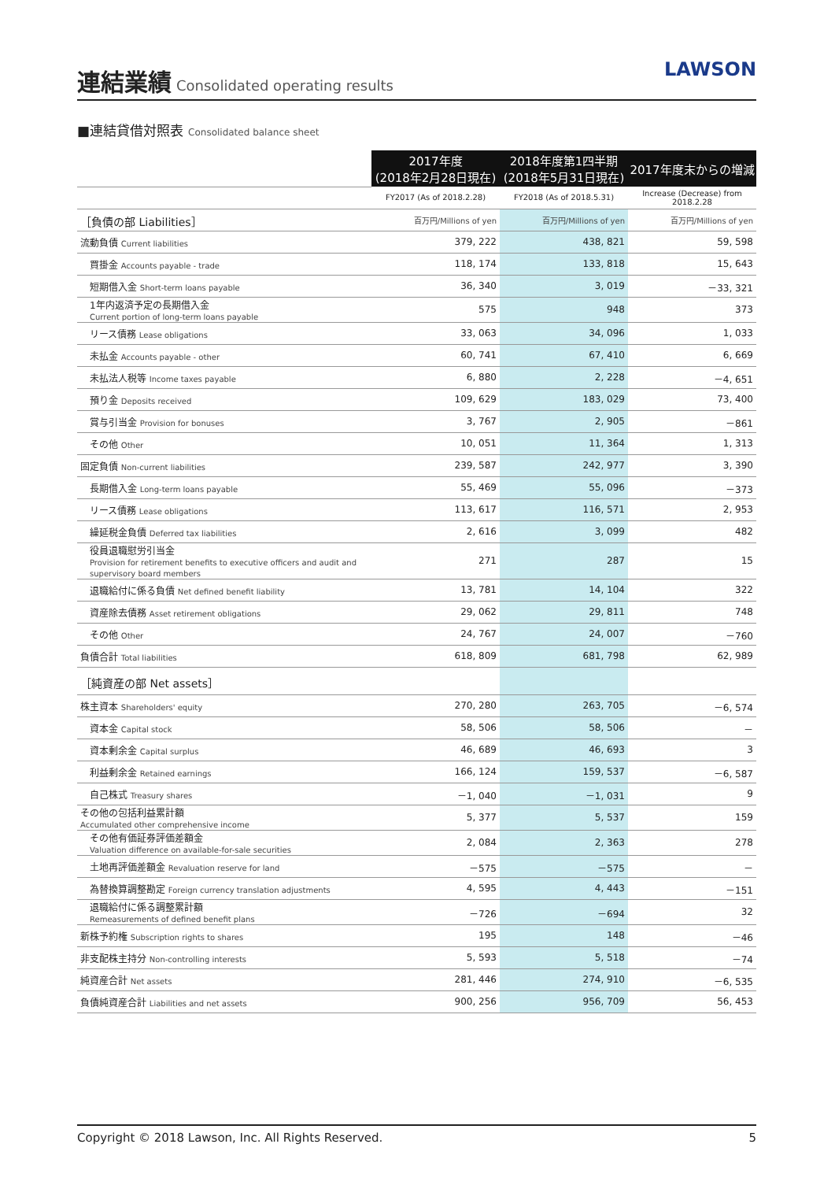連結業績
Consolidated operating results
LAWSON
■連結貸借対照表 Consolidated balance sheet
| | 2017年度 (2018年2月28日現在) | 2018年度第1四半期 (2018年5月31日現在) | 2017年度末からの増減 |
| | FY2017 (As of 2018.2.28) | FY2018 (As of 2018.5.31) | Increase (Decrease) from 2018.2.28 |
| ［負債の部 Liabilities］ | 百万円/Millions of yen | 百万円/Millions of yen | 百万円/Millions of yen |
| 流動負債 Current liabilities | 379, 222 | 438, 821 | 59, 598 |
| 買掛金 Accounts payable - trade | 118, 174 | 133, 818 | 15, 643 |
| 短期借入金 Short-term loans payable | 36, 340 | 3, 019 | －33, 321 |
| 1年内返済予定の長期借入金 Current portion of long-term loans payable | 575 | 948 | 373 |
| リース債務 Lease obligations | 33, 063 | 34, 096 | 1, 033 |
| 未払金 Accounts payable - other | 60, 741 | 67, 410 | 6, 669 |
| 未払法人税等 Income taxes payable | 6, 880 | 2, 228 | －4, 651 |
| 預り金 Deposits received | 109, 629 | 183, 029 | 73, 400 |
| 賞与引当金 Provision for bonuses | 3, 767 | 2, 905 | －861 |
| その他 Other | 10, 051 | 11, 364 | 1, 313 |
| 固定負債 Non-current liabilities | 239, 587 | 242, 977 | 3, 390 |
| 長期借入金 Long-term loans payable | 55, 469 | 55, 096 | －373 |
| リース債務 Lease obligations | 113, 617 | 116, 571 | 2, 953 |
| 繰延税金負債 Deferred tax liabilities | 2, 616 | 3, 099 | 482 |
| 役員退職慰労引当金 Provision for retirement benefits to executive officers and audit and supervisory board members | 271 | 287 | 15 |
| 退職給付に係る負債 Net defined benefit liability | 13, 781 | 14, 104 | 322 |
| 資産除去債務 Asset retirement obligations | 29, 062 | 29, 811 | 748 |
| その他 Other | 24, 767 | 24, 007 | －760 |
| 負債合計 Total liabilities | 618, 809 | 681, 798 | 62, 989 |
| ［純資産の部 Net assets］ | | | |
| 株主資本 Shareholders' equity | 270, 280 | 263, 705 | －6, 574 |
| 資本金 Capital stock | 58, 506 | 58, 506 | － |
| 資本剰余金 Capital surplus | 46, 689 | 46, 693 | 3 |
| 利益剰余金 Retained earnings | 166, 124 | 159, 537 | －6, 587 |
| 自己株式 Treasury shares | －1, 040 | －1, 031 | 9 |
| その他の包括利益累計額 Accumulated other comprehensive income | 5, 377 | 5, 537 | 159 |
| その他有価証券評価差額金 Valuation difference on available-for-sale securities | 2, 084 | 2, 363 | 278 |
| 土地再評価差額金 Revaluation reserve for land | －575 | －575 | － |
| 為替換算調整勘定 Foreign currency translation adjustments | 4, 595 | 4, 443 | －151 |
| 退職給付に係る調整累計額 Remeasurements of defined benefit plans | －726 | －694 | 32 |
| 新株予約権 Subscription rights to shares | 195 | 148 | －46 |
| 非支配株主持分 Non-controlling interests | 5, 593 | 5, 518 | －74 |
| 純資産合計 Net assets | 281, 446 | 274, 910 | －6, 535 |
| 負債純資産合計 Liabilities and net assets | 900, 256 | 956, 709 | 56, 453 |
Copyright © 2018 Lawson, Inc. All Rights Reserved. 5